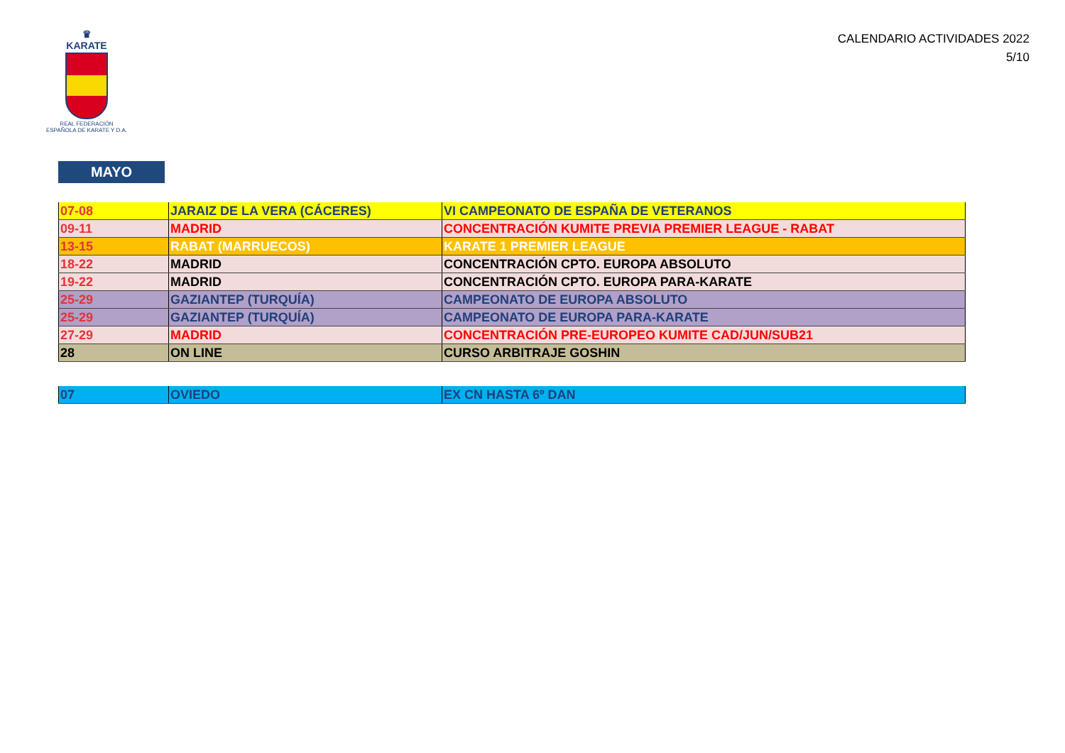♛
KARATE
REAL FEDERACIÓN
ESPAÑOLA DE KARATE Y D.A.
CALENDARIO ACTIVIDADES 2022
5/10
MAYO
| 07-08 | JARAIZ DE LA VERA (CÁCERES) | VI CAMPEONATO DE ESPAÑA DE VETERANOS |
| 09-11 | MADRID | CONCENTRACIÓN KUMITE PREVIA PREMIER LEAGUE - RABAT |
| 13-15 | RABAT (MARRUECOS) | KARATE 1 PREMIER LEAGUE |
| 18-22 | MADRID | CONCENTRACIÓN CPTO. EUROPA ABSOLUTO |
| 19-22 | MADRID | CONCENTRACIÓN CPTO. EUROPA PARA-KARATE |
| 25-29 | GAZIANTEP (TURQUÍA) | CAMPEONATO DE EUROPA ABSOLUTO |
| 25-29 | GAZIANTEP (TURQUÍA) | CAMPEONATO DE EUROPA PARA-KARATE |
| 27-29 | MADRID | CONCENTRACIÓN PRE-EUROPEO KUMITE CAD/JUN/SUB21 |
| 28 | ON LINE | CURSO ARBITRAJE GOSHIN |
| 07 | OVIEDO | EX CN HASTA 6º DAN |